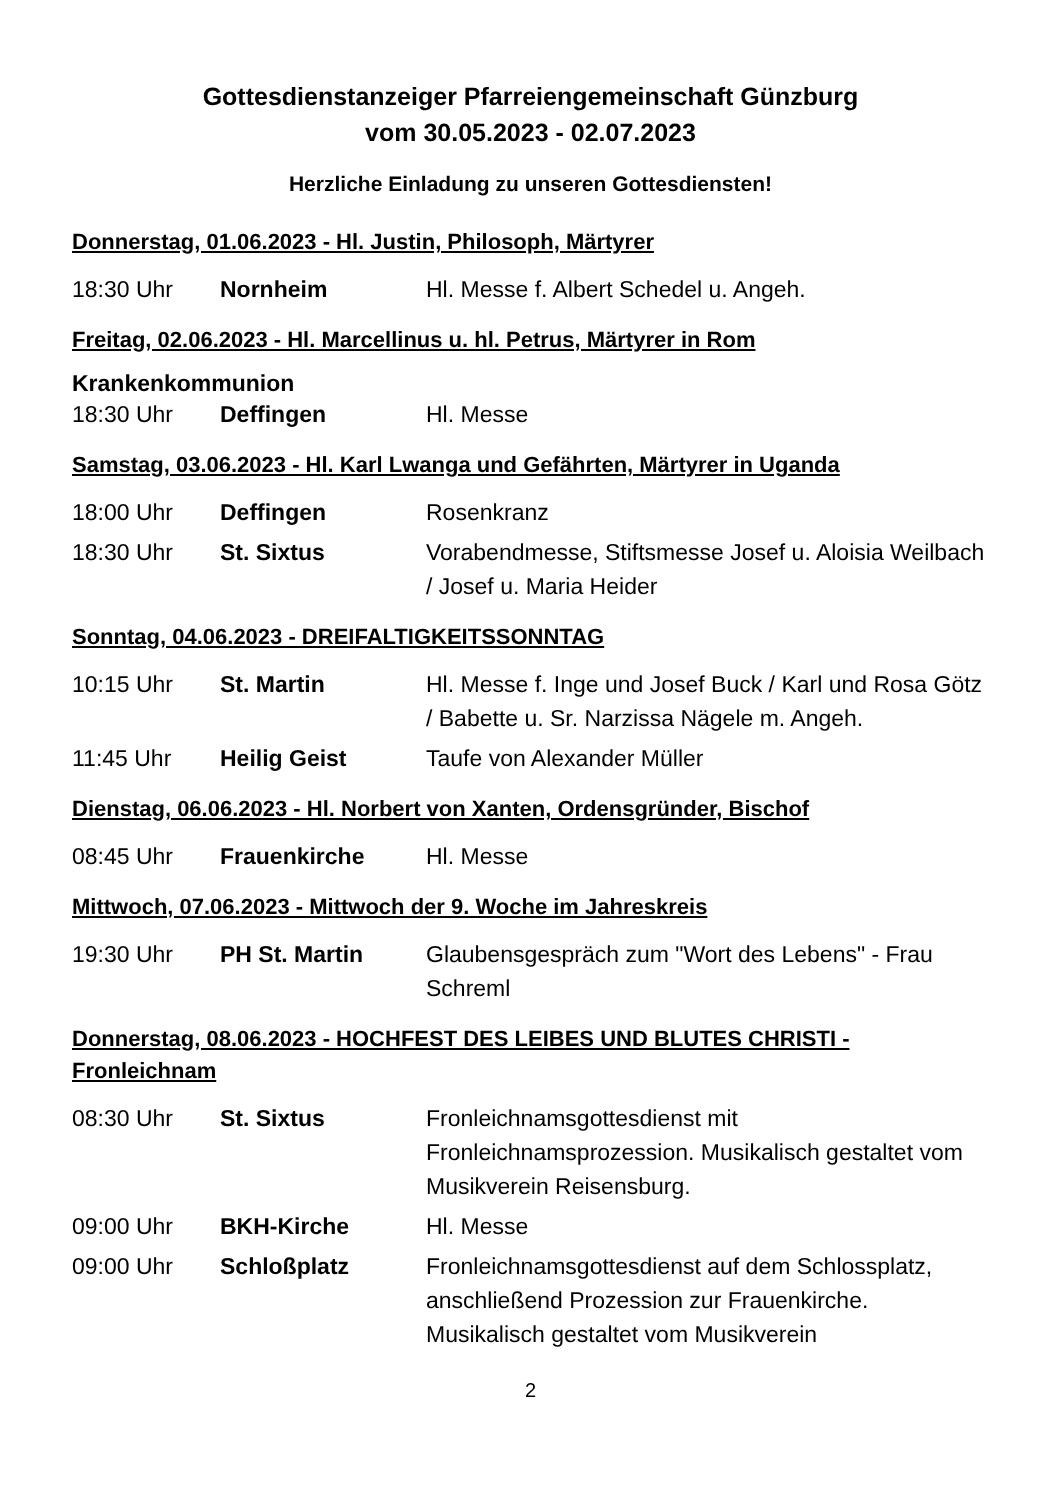Gottesdienstanzeiger Pfarreiengemeinschaft Günzburg
vom 30.05.2023 - 02.07.2023
Herzliche Einladung zu unseren Gottesdiensten!
Donnerstag, 01.06.2023 - Hl. Justin, Philosoph, Märtyrer
| 18:30 Uhr | Nornheim | Hl. Messe f. Albert Schedel u. Angeh. |
Freitag, 02.06.2023 - Hl. Marcellinus u. hl. Petrus, Märtyrer in Rom
Krankenkommunion
| 18:30 Uhr | Deffingen | Hl. Messe |
Samstag, 03.06.2023 - Hl. Karl Lwanga und Gefährten, Märtyrer in Uganda
| 18:00 Uhr | Deffingen | Rosenkranz |
| 18:30 Uhr | St. Sixtus | Vorabendmesse, Stiftsmesse Josef u. Aloisia Weilbach / Josef u. Maria Heider |
Sonntag, 04.06.2023 - DREIFALTIGKEITSSONNTAG
| 10:15 Uhr | St. Martin | Hl. Messe f. Inge und Josef Buck / Karl und Rosa Götz / Babette u. Sr. Narzissa Nägele m. Angeh. |
| 11:45 Uhr | Heilig Geist | Taufe von Alexander Müller |
Dienstag, 06.06.2023 - Hl. Norbert von Xanten, Ordensgründer, Bischof
| 08:45 Uhr | Frauenkirche | Hl. Messe |
Mittwoch, 07.06.2023 - Mittwoch der 9. Woche im Jahreskreis
| 19:30 Uhr | PH St. Martin | Glaubensgespräch zum "Wort des Lebens" - Frau Schreml |
Donnerstag, 08.06.2023 - HOCHFEST DES LEIBES UND BLUTES CHRISTI - Fronleichnam
| 08:30 Uhr | St. Sixtus | Fronleichnamsgottesdienst mit Fronleichnamsprozession. Musikalisch gestaltet vom Musikverein Reisensburg. |
| 09:00 Uhr | BKH-Kirche | Hl. Messe |
| 09:00 Uhr | Schloßplatz | Fronleichnamsgottesdienst auf dem Schlossplatz, anschließend Prozession zur Frauenkirche. Musikalisch gestaltet vom Musikverein |
2